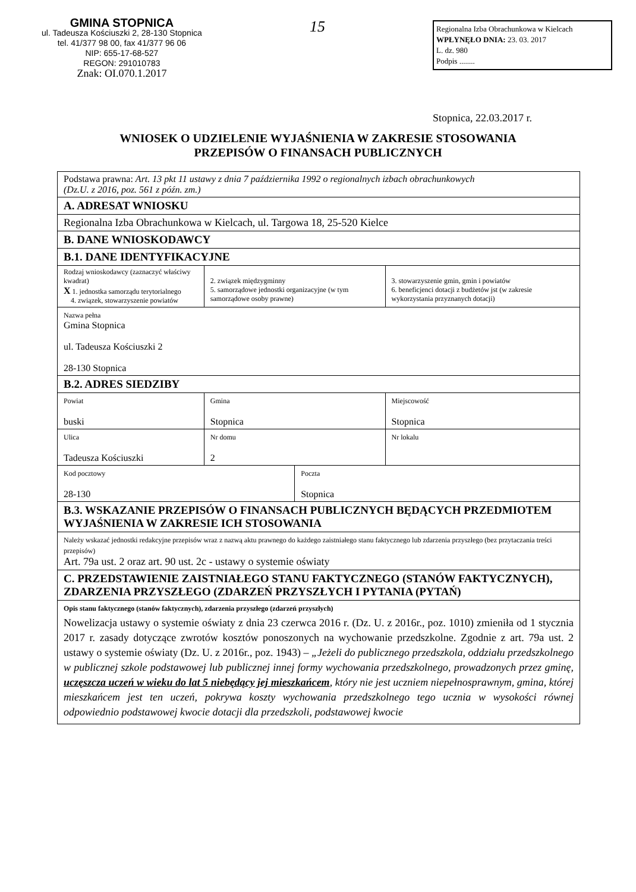GMINA STOPNICA
ul. Tadeusza Kościuszki 2, 28-130 Stopnica
tel. 41/377 98 00, fax 41/377 96 06
NIP: 655-17-68-527
REGON: 291010783
Znak: OI.070.1.2017
15
Regionalna Izba Obrachunkowa w Kielcach
WPŁYNĘŁO DNIA: 23. 03. 2017
L. dz. 980
Podpis ........
Stopnica, 22.03.2017 r.
WNIOSEK O UDZIELENIE WYJAŚNIENIA W ZAKRESIE STOSOWANIA
PRZEPISÓW O FINANSACH PUBLICZNYCH
| Podstawa prawna: Art. 13 pkt 11 ustawy z dnia 7 października 1992 o regionalnych izbach obrachunkowych (Dz.U. z 2016, poz. 561 z późn. zm.) | | | |
| A. ADRESAT WNIOSKU | | | |
| Regionalna Izba Obrachunkowa w Kielcach, ul. Targowa 18, 25-520 Kielce | | | |
| B. DANE WNIOSKODAWCY | | | |
| B.1. DANE IDENTYFIKACYJNE | | | |
| Rodzaj wnioskodawcy (zaznaczyć właściwy kwadrat) X 1. jednostka samorządu terytorialnego 4. związek, stowarzyszenie powiatów | 2. związek międzygminny 5. samorządowe jednostki organizacyjne (w tym samorządowe osoby prawne) | | 3. stowarzyszenie gmin, gmin i powiatów 6. beneficjenci dotacji z budżetów jst (w zakresie wykorzystania przyznanych dotacji) |
| Nazwa pełna Gmina Stopnica ul. Tadeusza Kościuszki 2 28-130 Stopnica | | | |
| B.2. ADRES SIEDZIBY | | | |
| Powiat buski | Gmina Stopnica | | Miejscowość Stopnica |
| Ulica Tadeusza Kościuszki | Nr domu 2 | | Nr lokalu |
| Kod pocztowy 28-130 | | Poczta Stopnica | |
| B.3. WSKAZANIE PRZEPISÓW O FINANSACH PUBLICZNYCH BĘDĄCYCH PRZEDMIOTEM WYJAŚNIENIA W ZAKRESIE ICH STOSOWANIA | | | |
| Należy wskazać jednostki redakcyjne przepisów wraz z nazwą aktu prawnego do każdego zaistniałego stanu faktycznego lub zdarzenia przyszłego (bez przytaczania treści przepisów) Art. 79a ust. 2 oraz art. 90 ust. 2c - ustawy o systemie oświaty | | | |
| C. PRZEDSTAWIENIE ZAISTNIAŁEGO STANU FAKTYCZNEGO (STANÓW FAKTYCZNYCH), ZDARZENIA PRZYSZŁEGO (ZDARZEŃ PRZYSZŁYCH I PYTANIA (PYTAŃ) | | | |
| Opis stanu faktycznego (stanów faktycznych), zdarzenia przyszłego (zdarzeń przyszłych) Nowelizacja ustawy o systemie oświaty z dnia 23 czerwca 2016 r. (Dz. U. z 2016r., poz. 1010) zmieniła od 1 stycznia 2017 r. zasady dotyczące zwrotów kosztów ponoszonych na wychowanie przedszkolne. Zgodnie z art. 79a ust. 2 ustawy o systemie oświaty (Dz. U. z 2016r., poz. 1943) – „Jeżeli do publicznego przedszkola, oddziału przedszkolnego w publicznej szkole podstawowej lub publicznej innej formy wychowania przedszkolnego, prowadzonych przez gminę, uczęszcza uczeń w wieku do lat 5 niebędący jej mieszkańcem , który nie jest uczniem niepełnosprawnym, gmina, której mieszkańcem jest ten uczeń, pokrywa koszty wychowania przedszkolnego tego ucznia w wysokości równej odpowiednio podstawowej kwocie dotacji dla przedszkoli, podstawowej kwocie | | | |